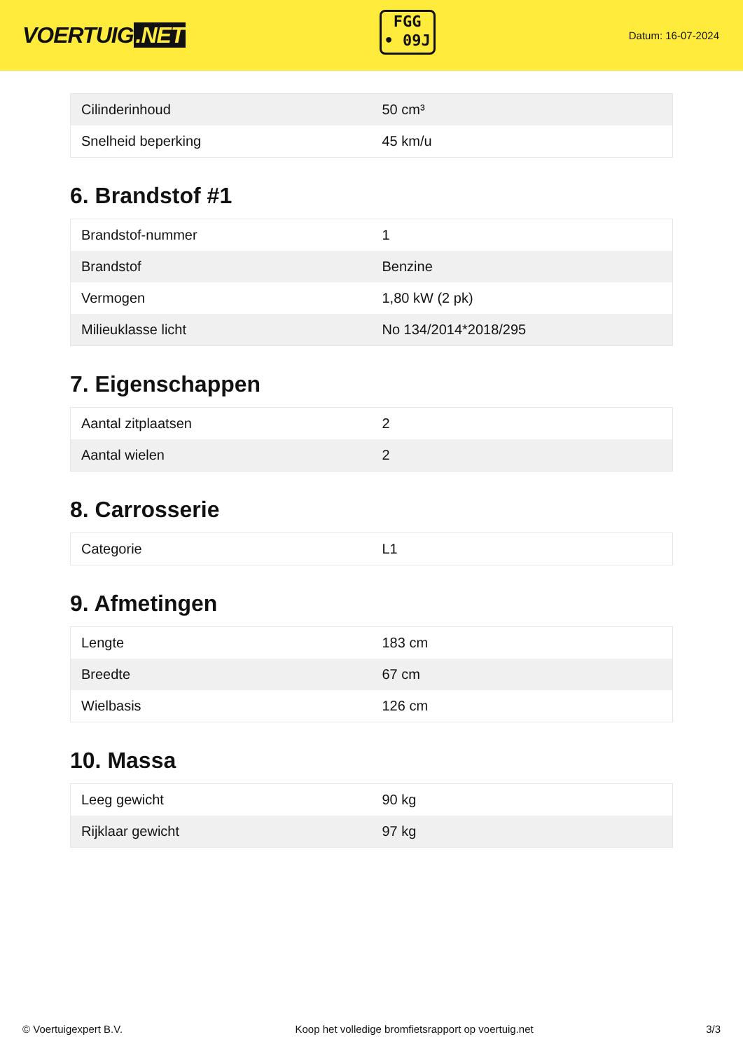VOERTUIG.NET
FGG
• 09J
Datum: 16-07-2024
| Cilinderinhoud | 50 cm³ |
| Snelheid beperking | 45 km/u |
6. Brandstof #1
| Brandstof-nummer | 1 |
| Brandstof | Benzine |
| Vermogen | 1,80 kW (2 pk) |
| Milieuklasse licht | No 134/2014*2018/295 |
7. Eigenschappen
| Aantal zitplaatsen | 2 |
| Aantal wielen | 2 |
8. Carrosserie
| Categorie | L1 |
9. Afmetingen
| Lengte | 183 cm |
| Breedte | 67 cm |
| Wielbasis | 126 cm |
10. Massa
| Leeg gewicht | 90 kg |
| Rijklaar gewicht | 97 kg |
© Voertuigexpert B.V. Koop het volledige bromfietsrapport op voertuig.net 3/3